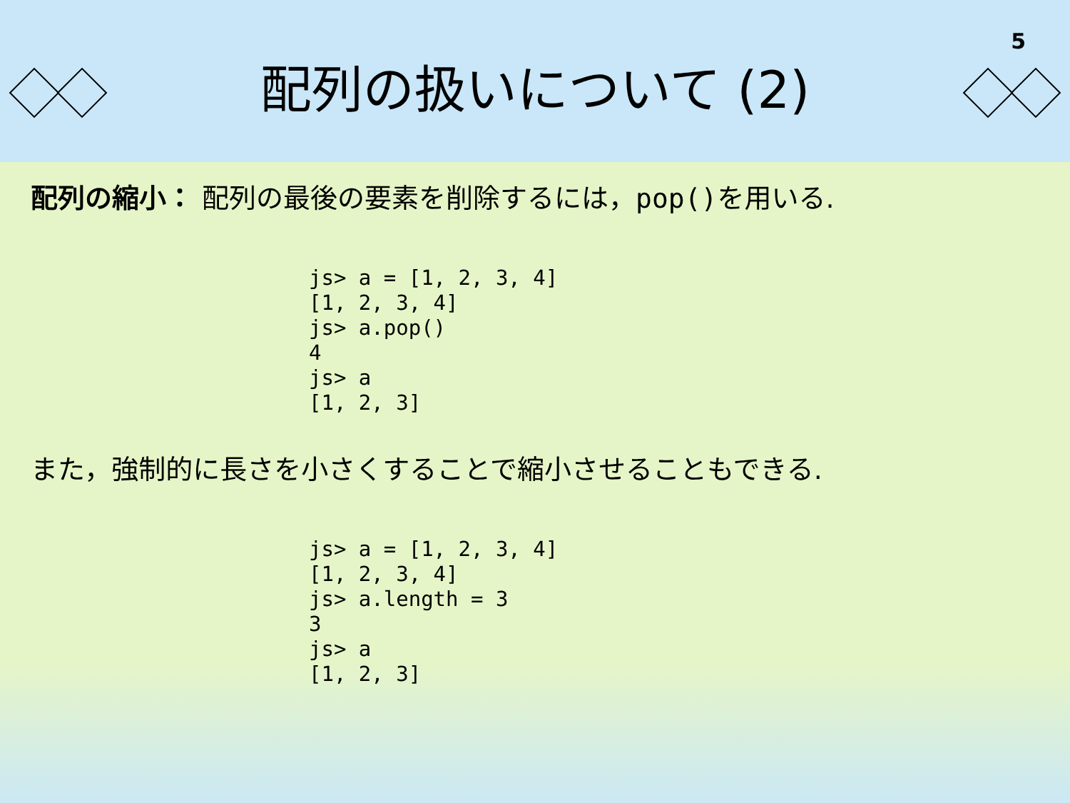5
配列の扱いについて (2)
配列の縮小： 配列の最後の要素を削除するには，pop() を用いる.
js> a = [1, 2, 3, 4]
[1, 2, 3, 4]
js> a.pop()
4
js> a
[1, 2, 3]
また，強制的に長さを小さくすることで縮小させることもできる.
js> a = [1, 2, 3, 4]
[1, 2, 3, 4]
js> a.length = 3
3
js> a
[1, 2, 3]